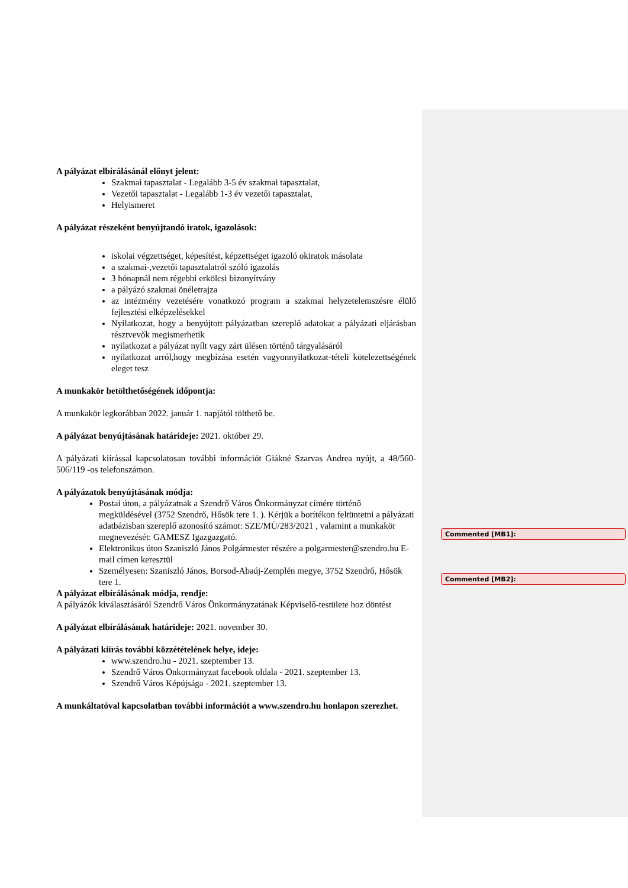A pályázat elbírálásánál előnyt jelent:
Szakmai tapasztalat - Legalább 3-5 év szakmai tapasztalat,
Vezetői tapasztalat - Legalább 1-3 év vezetői tapasztalat,
Helyismeret
A pályázat részeként benyújtandó iratok, igazolások:
iskolai végzettséget, képesítést, képzettséget igazoló okiratok másolata
a szakmai-,vezetői tapasztalatról szóló igazolás
3 hónapnál nem régebbi erkölcsi bizonyítvány
a pályázó szakmai önéletrajza
az intézmény vezetésére vonatkozó program a szakmai helyzetelemszésre élülő fejlesztési elképzelésekkel
Nyilatkozat, hogy a benyújtott pályázatban szereplő adatokat a pályázati eljárásban résztvevők megismerhetik
nyilatkozat a pályázat nyílt vagy zárt ülésen történő tárgyalásáról
nyilatkozat arról,hogy megbízása esetén vagyonnyilatkozat-tételi kötelezettségének eleget tesz
A munkakör betölthetőségének időpontja:
A munkakör legkorábban 2022. január 1. napjától tölthető be.
A pályázat benyújtásának határideje: 2021. október 29.
A pályázati kiírással kapcsolatosan további információt Giákné Szarvas Andrea nyújt, a 48/560-506/119 -os telefonszámon.
A pályázatok benyújtásának módja:
Postai úton, a pályázatnak a Szendrő Város Önkormányzat címére történő megküldésével (3752 Szendrő, Hősök tere 1. ). Kérjük a borítékon feltüntetni a pályázati adatbázisban szereplő azonosító számot: SZE/MÜ/283/2021 , valamint a munkakör megnevezését: GAMESZ Igazgazgató.
Elektronikus úton Szaniszló János Polgármester részére a polgarmester@szendro.hu E-mail címen keresztül
Személyesen: Szaniszló János, Borsod-Abaúj-Zemplén megye, 3752 Szendrő, Hősök tere 1.
A pályázat elbírálásának módja, rendje:
A pályázók kiválasztásáról Szendrő Város Önkormányzatának Képviselő-testülete hoz döntést
A pályázat elbírálásának határideje: 2021. november 30.
A pályázati kiírás további közzétételének helye, ideje:
www.szendro.hu - 2021. szeptember 13.
Szendrő Város Önkormányzat facebook oldala - 2021. szeptember 13.
Szendrő Város Képújsága - 2021. szeptember 13.
A munkáltatóval kapcsolatban további információt a www.szendro.hu honlapon szerezhet.
Commented [MB1]:
Commented [MB2]: